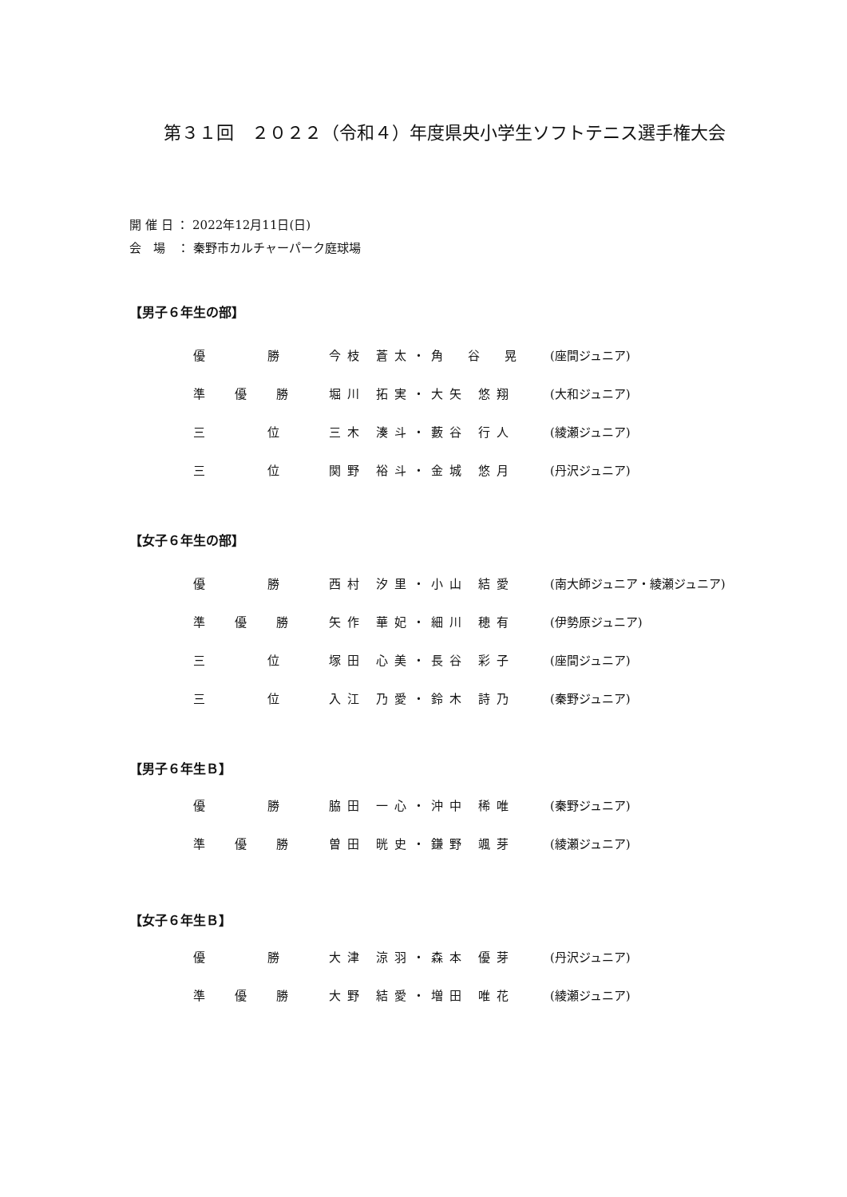第３１回　２０２２（令和４）年度県央小学生ソフトテニス選手権大会
開 催 日 ： 2022年12月11日(日)
会　場　： 秦野市カルチャーパーク庭球場
【男子６年生の部】
| 優 勝 | 今枝 蒼太・角 谷 晃 | (座間ジュニア) |
| 準 優 勝 | 堀川 拓実・大矢 悠翔 | (大和ジュニア) |
| 三 位 | 三木 湊斗・藪谷 行人 | (綾瀬ジュニア) |
| 三 位 | 関野 裕斗・金城 悠月 | (丹沢ジュニア) |
【女子６年生の部】
| 優 勝 | 西村 汐里・小山 結愛 | (南大師ジュニア・綾瀬ジュニア) |
| 準 優 勝 | 矢作 華妃・細川 穂有 | (伊勢原ジュニア) |
| 三 位 | 塚田 心美・長谷 彩子 | (座間ジュニア) |
| 三 位 | 入江 乃愛・鈴木 詩乃 | (秦野ジュニア) |
【男子６年生Ｂ】
| 優 勝 | 脇田 一心・沖中 稀唯 | (秦野ジュニア) |
| 準 優 勝 | 曽田 晄史・鎌野 颯芽 | (綾瀬ジュニア) |
【女子６年生Ｂ】
| 優 勝 | 大津 涼羽・森本 優芽 | (丹沢ジュニア) |
| 準 優 勝 | 大野 結愛・増田 唯花 | (綾瀬ジュニア) |